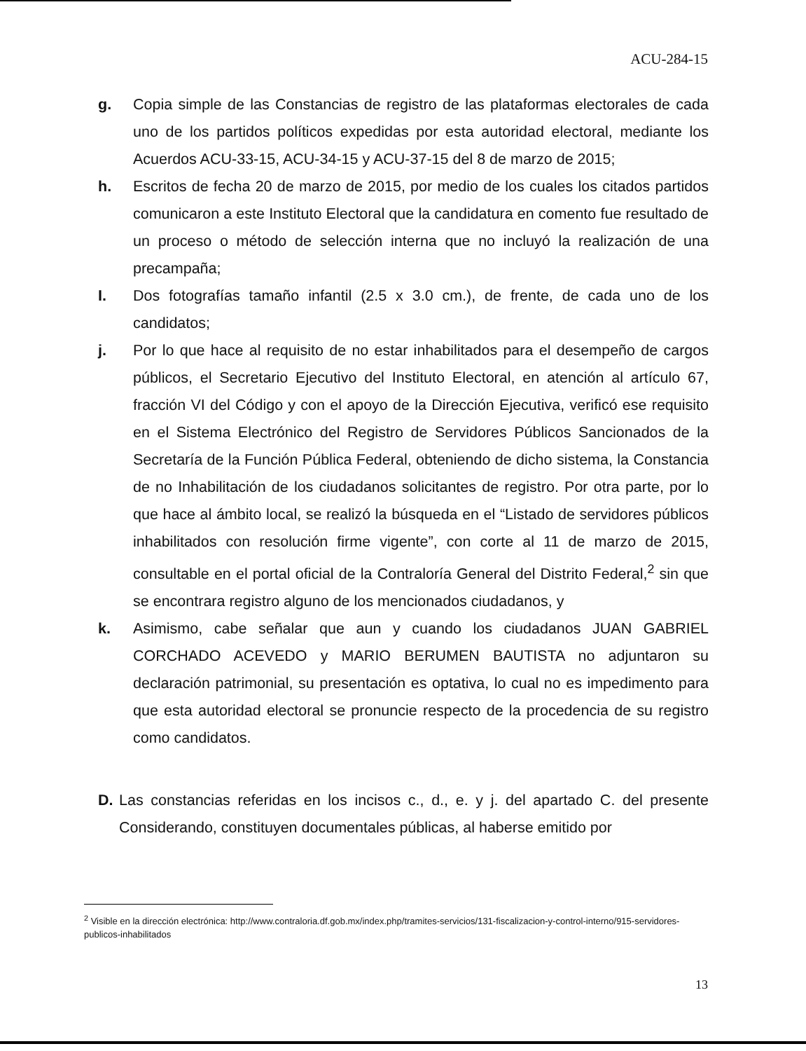ACU-284-15
g. Copia simple de las Constancias de registro de las plataformas electorales de cada uno de los partidos políticos expedidas por esta autoridad electoral, mediante los Acuerdos ACU-33-15, ACU-34-15 y ACU-37-15 del 8 de marzo de 2015;
h. Escritos de fecha 20 de marzo de 2015, por medio de los cuales los citados partidos comunicaron a este Instituto Electoral que la candidatura en comento fue resultado de un proceso o método de selección interna que no incluyó la realización de una precampaña;
I. Dos fotografías tamaño infantil (2.5 x 3.0 cm.), de frente, de cada uno de los candidatos;
j. Por lo que hace al requisito de no estar inhabilitados para el desempeño de cargos públicos, el Secretario Ejecutivo del Instituto Electoral, en atención al artículo 67, fracción VI del Código y con el apoyo de la Dirección Ejecutiva, verificó ese requisito en el Sistema Electrónico del Registro de Servidores Públicos Sancionados de la Secretaría de la Función Pública Federal, obteniendo de dicho sistema, la Constancia de no Inhabilitación de los ciudadanos solicitantes de registro. Por otra parte, por lo que hace al ámbito local, se realizó la búsqueda en el “Listado de servidores públicos inhabilitados con resolución firme vigente”, con corte al 11 de marzo de 2015, consultable en el portal oficial de la Contraloría General del Distrito Federal,<sup>2</sup> sin que se encontrara registro alguno de los mencionados ciudadanos, y
k. Asimismo, cabe señalar que aun y cuando los ciudadanos JUAN GABRIEL CORCHADO ACEVEDO y MARIO BERUMEN BAUTISTA no adjuntaron su declaración patrimonial, su presentación es optativa, lo cual no es impedimento para que esta autoridad electoral se pronuncie respecto de la procedencia de su registro como candidatos.
D. Las constancias referidas en los incisos c., d., e. y j. del apartado C. del presente Considerando, constituyen documentales públicas, al haberse emitido por
<sup>2</sup> Visible en la dirección electrónica: http://www.contraloria.df.gob.mx/index.php/tramites-servicios/131-fiscalizacion-y-control-interno/915-servidores-publicos-inhabilitados
13